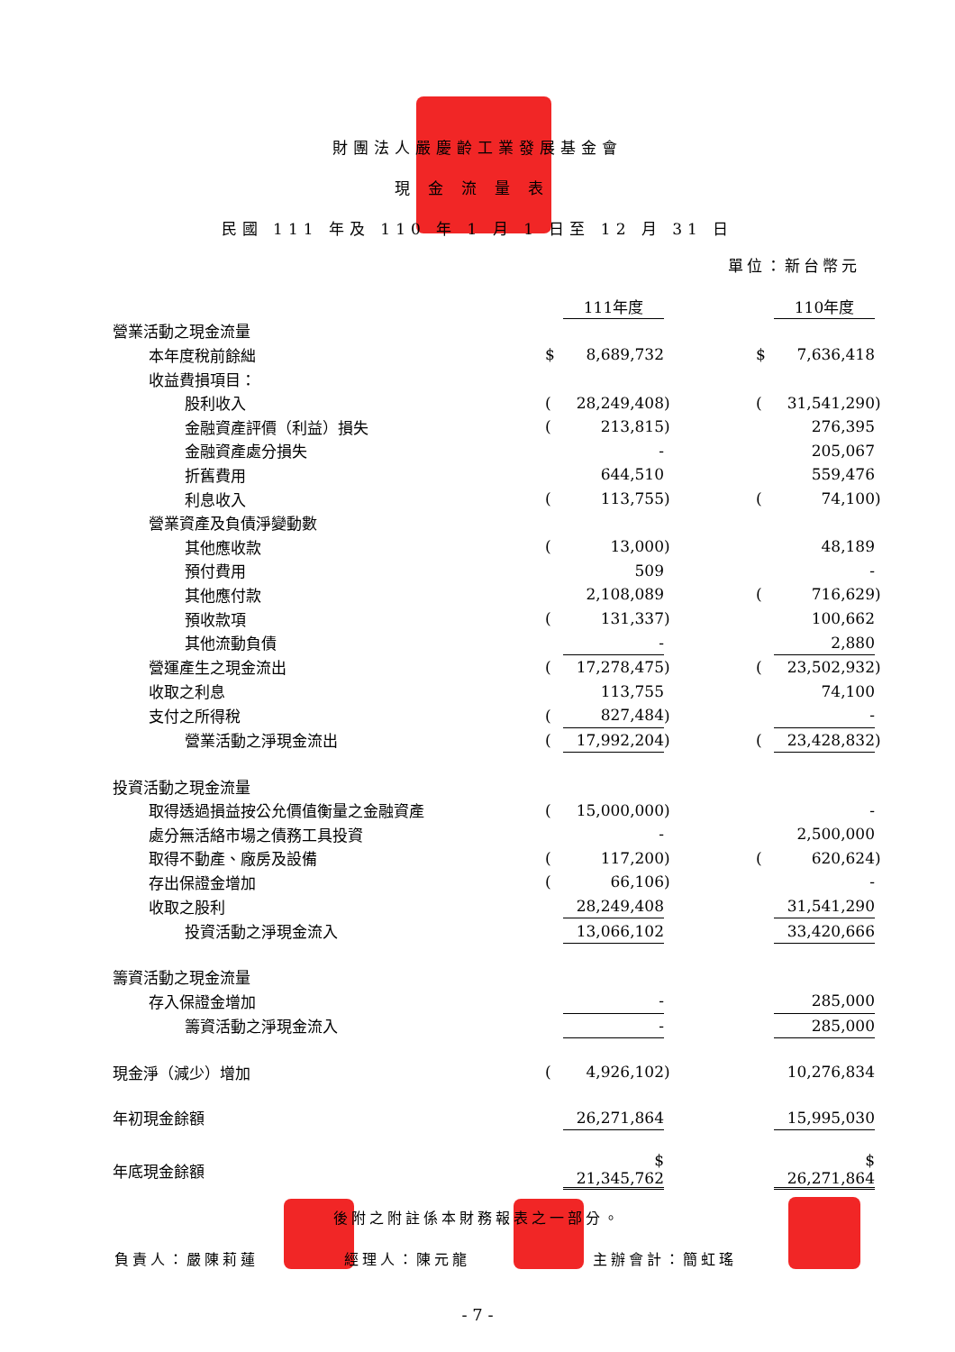財團法人嚴慶齡工業發展基金會
現金流量表
民國 111 年及 110 年 1 月 1 日至 12 月 31 日
單位：新台幣元
| | | 111年度 | | | | 110年度 | |
| 營業活動之現金流量 | | | | | | | |
| 本年度稅前餘絀 | $ | 8,689,732 | | | $ | 7,636,418 | |
| 收益費損項目： | | | | | | | |
| 股利收入 | ( | 28,249,408 | ) | | ( | 31,541,290 | ) |
| 金融資產評價（利益）損失 | ( | 213,815 | ) | | | 276,395 | |
| 金融資產處分損失 | | - | | | | 205,067 | |
| 折舊費用 | | 644,510 | | | | 559,476 | |
| 利息收入 | ( | 113,755 | ) | | ( | 74,100 | ) |
| 營業資產及負債淨變動數 | | | | | | | |
| 其他應收款 | ( | 13,000 | ) | | | 48,189 | |
| 預付費用 | | 509 | | | | - | |
| 其他應付款 | | 2,108,089 | | | ( | 716,629 | ) |
| 預收款項 | ( | 131,337 | ) | | | 100,662 | |
| 其他流動負債 | | - | | | | 2,880 | |
| 營運產生之現金流出 | ( | 17,278,475 | ) | | ( | 23,502,932 | ) |
| 收取之利息 | | 113,755 | | | | 74,100 | |
| 支付之所得稅 | ( | 827,484 | ) | | | - | |
| 營業活動之淨現金流出 | ( | 17,992,204 | ) | | ( | 23,428,832 | ) |
| 投資活動之現金流量 | | | | | | | |
| 取得透過損益按公允價值衡量之金融資產 | ( | 15,000,000 | ) | | | - | |
| 處分無活絡市場之債務工具投資 | | - | | | | 2,500,000 | |
| 取得不動產、廠房及設備 | ( | 117,200 | ) | | ( | 620,624 | ) |
| 存出保證金增加 | ( | 66,106 | ) | | | - | |
| 收取之股利 | | 28,249,408 | | | | 31,541,290 | |
| 投資活動之淨現金流入 | | 13,066,102 | | | | 33,420,666 | |
| 籌資活動之現金流量 | | | | | | | |
| 存入保證金增加 | | - | | | | 285,000 | |
| 籌資活動之淨現金流入 | | - | | | | 285,000 | |
| 現金淨（減少）增加 | ( | 4,926,102 | ) | | | 10,276,834 | |
| 年初現金餘額 | | 26,271,864 | | | | 15,995,030 | |
| 年底現金餘額 | | $ 21,345,762 | | | | $ 26,271,864 | |
後附之附註係本財務報表之一部分。
負責人：嚴陳莉蓮 經理人：陳元龍 主辦會計：簡虹瑤
- 7 -